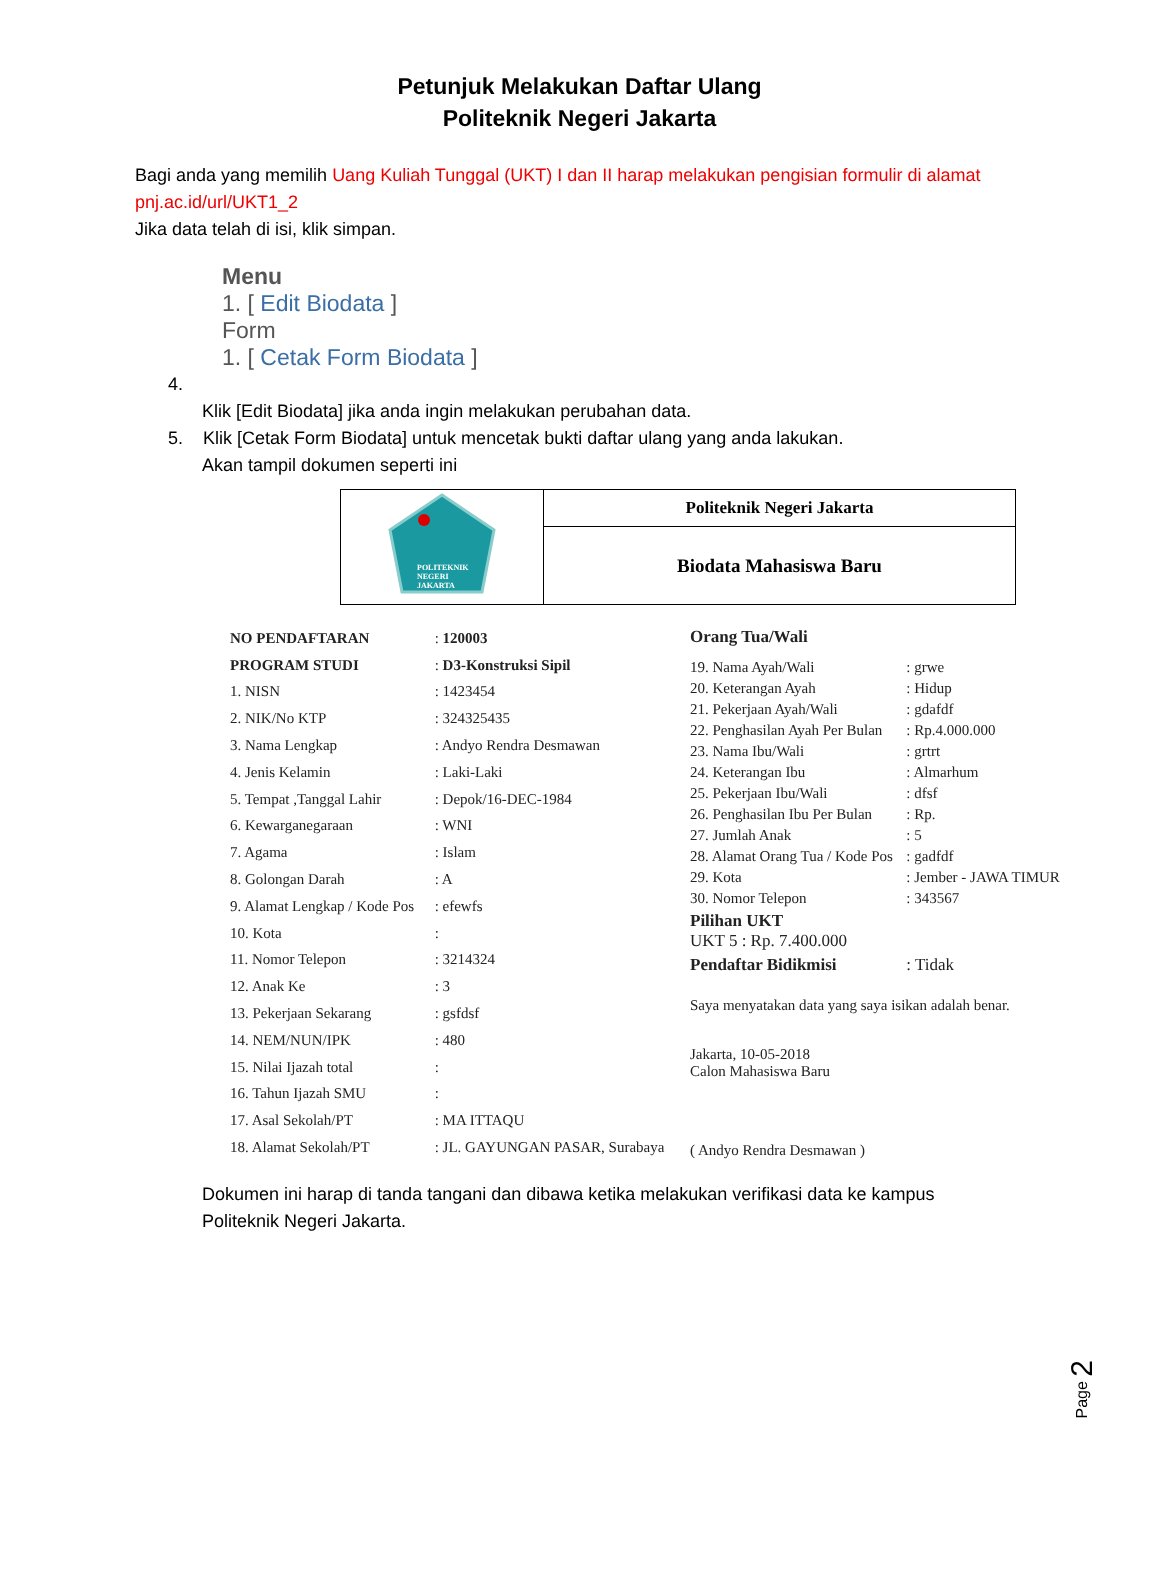Petunjuk Melakukan Daftar Ulang
Politeknik Negeri Jakarta
Bagi anda yang memilih Uang Kuliah Tunggal (UKT) I dan II harap melakukan pengisian formulir di alamat pnj.ac.id/url/UKT1_2
Jika data telah di isi, klik simpan.
Menu
1. [ Edit Biodata ]
Form
1. [ Cetak Form Biodata ]
4.
Klik [Edit Biodata] jika anda ingin melakukan perubahan data.
5. Klik [Cetak Form Biodata] untuk mencetak bukti daftar ulang yang anda lakukan.
Akan tampil dokumen seperti ini
| POLITEKNIK NEGERI JAKARTA | Politeknik Negeri Jakarta |
| | Biodata Mahasiswa Baru |
| NO PENDAFTARAN | : 120003 |
| PROGRAM STUDI | : D3-Konstruksi Sipil |
| 1. NISN | : 1423454 |
| 2. NIK/No KTP | : 324325435 |
| 3. Nama Lengkap | : Andyo Rendra Desmawan |
| 4. Jenis Kelamin | : Laki-Laki |
| 5. Tempat ,Tanggal Lahir | : Depok/16-DEC-1984 |
| 6. Kewarganegaraan | : WNI |
| 7. Agama | : Islam |
| 8. Golongan Darah | : A |
| 9. Alamat Lengkap / Kode Pos | : efewfs |
| 10. Kota | : |
| 11. Nomor Telepon | : 3214324 |
| 12. Anak Ke | : 3 |
| 13. Pekerjaan Sekarang | : gsfdsf |
| 14. NEM/NUN/IPK | : 480 |
| 15. Nilai Ijazah total | : |
| 16. Tahun Ijazah SMU | : |
| 17. Asal Sekolah/PT | : MA ITTAQU |
| 18. Alamat Sekolah/PT | : JL. GAYUNGAN PASAR, Surabaya |
| Orang Tua/Wali | |
| 19. Nama Ayah/Wali | : grwe |
| 20. Keterangan Ayah | : Hidup |
| 21. Pekerjaan Ayah/Wali | : gdafdf |
| 22. Penghasilan Ayah Per Bulan | : Rp.4.000.000 |
| 23. Nama Ibu/Wali | : grtrt |
| 24. Keterangan Ibu | : Almarhum |
| 25. Pekerjaan Ibu/Wali | : dfsf |
| 26. Penghasilan Ibu Per Bulan | : Rp. |
| 27. Jumlah Anak | : 5 |
| 28. Alamat Orang Tua / Kode Pos | : gadfdf |
| 29. Kota | : Jember - JAWA TIMUR |
| 30. Nomor Telepon | : 343567 |
| Pilihan UKT UKT 5 : Rp. 7.400.000 | |
| Pendaftar Bidikmisi | : Tidak |
| Saya menyatakan data yang saya isikan adalah benar. | |
| Jakarta, 10-05-2018 Calon Mahasiswa Baru | |
| ( Andyo Rendra Desmawan ) | |
Dokumen ini harap di tanda tangani dan dibawa ketika melakukan verifikasi data ke kampus Politeknik Negeri Jakarta.
Page 2